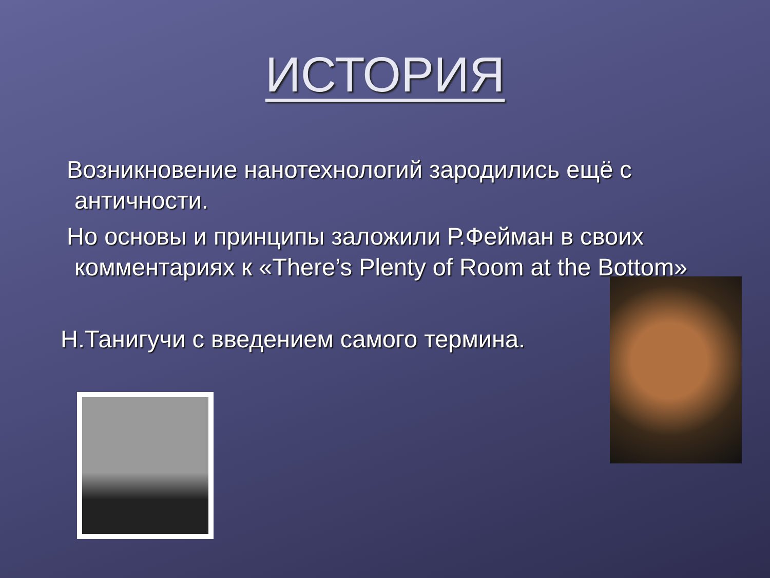ИСТОРИЯ
Возникновение нанотехнологий зародились ещё с античности.
Но основы и принципы заложили Р.Фейман в своих комментариях к «There’s Plenty of Room at the Bottom»
Н.Танигучи с введением самого термина.